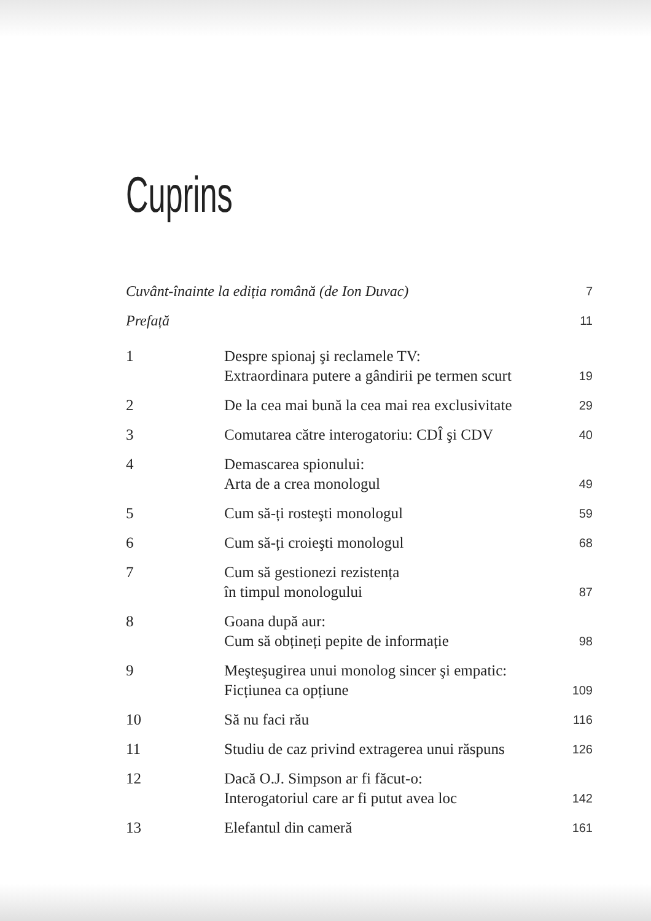Cuprins
| Cuvânt-înainte la ediția română (de Ion Duvac) | | 7 |
| Prefață | | 11 |
| 1 | Despre spionaj şi reclamele TV: Extraordinara putere a gândirii pe termen scurt | 19 |
| 2 | De la cea mai bună la cea mai rea exclusivitate | 29 |
| 3 | Comutarea către interogatoriu: CDÎ şi CDV | 40 |
| 4 | Demascarea spionului: Arta de a crea monologul | 49 |
| 5 | Cum să-ți rosteşti monologul | 59 |
| 6 | Cum să-ți croieşti monologul | 68 |
| 7 | Cum să gestionezi rezistența în timpul monologului | 87 |
| 8 | Goana după aur: Cum să obțineți pepite de informație | 98 |
| 9 | Meşteşugirea unui monolog sincer şi empatic: Ficțiunea ca opțiune | 109 |
| 10 | Să nu faci rău | 116 |
| 11 | Studiu de caz privind extragerea unui răspuns | 126 |
| 12 | Dacă O.J. Simpson ar fi făcut-o: Interogatoriul care ar fi putut avea loc | 142 |
| 13 | Elefantul din cameră | 161 |